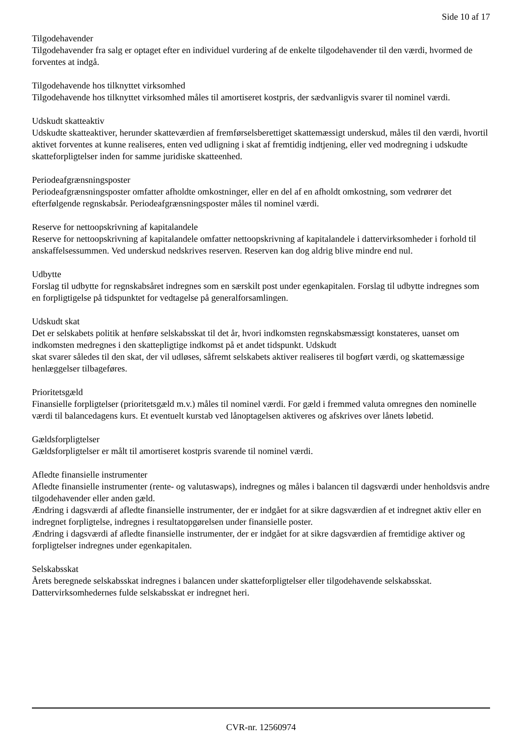Side 10 af 17
Tilgodehavender
Tilgodehavender fra salg er optaget efter en individuel vurdering af de enkelte tilgodehavender til den værdi, hvormed de forventes at indgå.
Tilgodehavende hos tilknyttet virksomhed
Tilgodehavende hos tilknyttet virksomhed måles til amortiseret kostpris, der sædvanligvis svarer til nominel værdi.
Udskudt skatteaktiv
Udskudte skatteaktiver, herunder skatteværdien af fremførselsberettiget skattemæssigt underskud, måles til den værdi, hvortil aktivet forventes at kunne realiseres, enten ved udligning i skat af fremtidig indtjening, eller ved modregning i udskudte skatteforpligtelser inden for samme juridiske skatteenhed.
Periodeafgrænsningsposter
Periodeafgrænsningsposter omfatter afholdte omkostninger, eller en del af en afholdt omkostning, som vedrører det efterfølgende regnskabsår. Periodeafgrænsningsposter måles til nominel værdi.
Reserve for nettoopskrivning af kapitalandele
Reserve for nettoopskrivning af kapitalandele omfatter nettoopskrivning af kapitalandele i dattervirksomheder i forhold til anskaffelsessummen. Ved underskud nedskrives reserven. Reserven kan dog aldrig blive mindre end nul.
Udbytte
Forslag til udbytte for regnskabsåret indregnes som en særskilt post under egenkapitalen. Forslag til udbytte indregnes som en forpligtigelse på tidspunktet for vedtagelse på generalforsamlingen.
Udskudt skat
Det er selskabets politik at henføre selskabsskat til det år, hvori indkomsten regnskabsmæssigt konstateres, uanset om indkomsten medregnes i den skattepligtige indkomst på et andet tidspunkt. Udskudt
skat svarer således til den skat, der vil udløses, såfremt selskabets aktiver realiseres til bogført værdi, og skattemæssige henlæggelser tilbageføres.
Prioritetsgæld
Finansielle forpligtelser (prioritetsgæld m.v.) måles til nominel værdi. For gæld i fremmed valuta omregnes den nominelle værdi til balancedagens kurs. Et eventuelt kurstab ved lånoptagelsen aktiveres og afskrives over lånets løbetid.
Gældsforpligtelser
Gældsforpligtelser er målt til amortiseret kostpris svarende til nominel værdi.
Afledte finansielle instrumenter
Afledte finansielle instrumenter (rente- og valutaswaps), indregnes og måles i balancen til dagsværdi under henholdsvis andre tilgodehavender eller anden gæld.
Ændring i dagsværdi af afledte finansielle instrumenter, der er indgået for at sikre dagsværdien af et indregnet aktiv eller en indregnet forpligtelse, indregnes i resultatopgørelsen under finansielle poster.
Ændring i dagsværdi af afledte finansielle instrumenter, der er indgået for at sikre dagsværdien af fremtidige aktiver og forpligtelser indregnes under egenkapitalen.
Selskabsskat
Årets beregnede selskabsskat indregnes i balancen under skatteforpligtelser eller tilgodehavende selskabsskat. Dattervirksomhedernes fulde selskabsskat er indregnet heri.
CVR-nr. 12560974